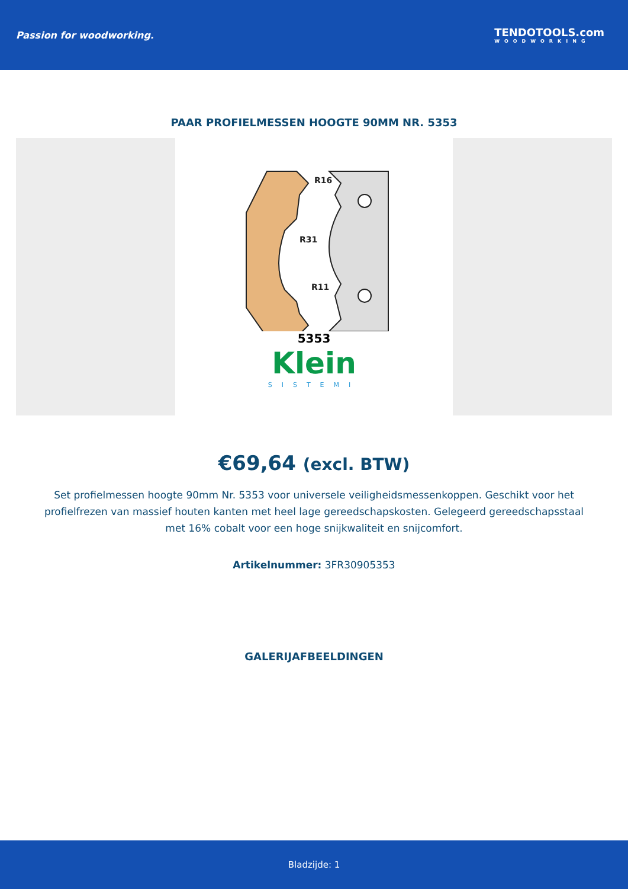Passion for woodworking. TENDOTOOLS.com
WOODWORKING
PAAR PROFIELMESSEN HOOGTE 90MM NR. 5353
R16
R31
R11
5353
Klein
SISTEMI
€69,64 (excl. BTW)
Set profielmessen hoogte 90mm Nr. 5353 voor universele veiligheidsmessenkoppen. Geschikt voor het profielfrezen van massief houten kanten met heel lage gereedschapskosten. Gelegeerd gereedschapsstaal met 16% cobalt voor een hoge snijkwaliteit en snijcomfort.
Artikelnummer: 3FR30905353
GALERIJAFBEELDINGEN
Bladzijde: 1